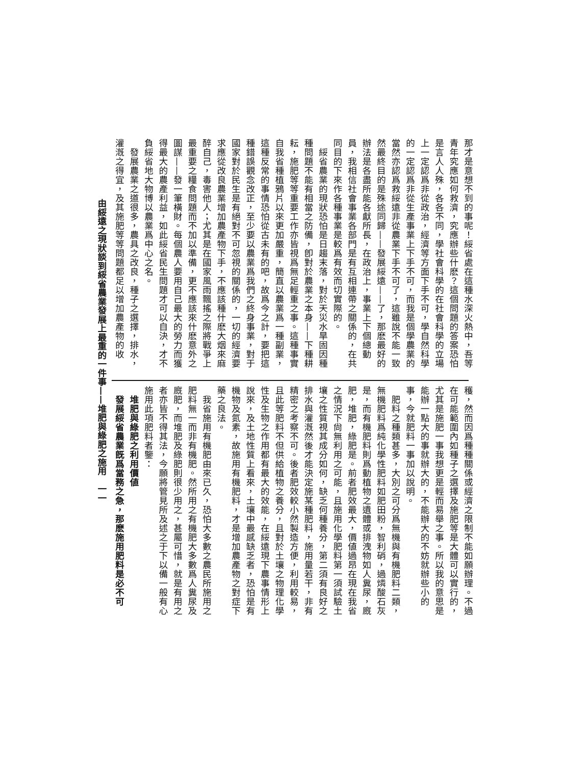那才是意想不到的事呢！綏省處在這種水深火熱中，吾等青年究應如何救濟，究應辦些什麽？這個問題的答案恐怕是言人人殊，各各不同，學社會科學的在社會科學的立場上一定認爲非從政治，經濟等方面下手不可，學自然科學的一定認爲非從生產事業上下手不可，而我是個學農業的當然亦認爲救綏遠非從農業下手不可了，這雖說不能一致然最終目的是殊途同歸——發展綏遠——了，那麽最好的辦法是各盡所能各獻所長，在政治上，事業上下個總動員，我相信社會事業各部門是有互相連帶之關係的，在共同目的下來作各種事業是較爲有效而切實際的。
　綏省農業的現狀恐怕是日趨末落，對於天災水旱固因種種問題不能有相當之防備，卽對於農業之本身——下種耕耘，施肥等等重要工作亦皆視爲無足輕重之事。這種事實自我省種植鴉片以來更加嚴重，簡直以農業爲一種副業，這種反常的事情恐怕從古未有的吧，故爲今之計，要把這種錯誤觀念改正，至少要以農業爲我們之終身事業，對于國家對於民生是有絕對不可忽視的關係的，一切的經濟要求應從改良農業增加農產物下手，不應該種什麽大烟來麻醉自己，毒害他人；尤其是在國家風雨飄搖之際將戰爭上最重要之糧食問題而不加以準備，更不應該來什麽意外之圖謀——發一筆橫財。每個農人要用自己最大的勞力而獲得最大的農產利益，如此綏省民生問題才可以自決，才不負綏省地大物博以農業爲中心之名。
　發展農業之道很多，農具之改良，種子之選擇，排水，灌漑之得宜，及其施肥等等問題都足以增加農產物的收
穫，然而因爲種種關係或經濟之限制不能如願辦理。不過在可能範圍內如種子之選擇及施肥等是大體可以實行的，尤其是施肥一事我想更是輕而易舉之事。所以我的意思是能辦一點大的事就辦大的，不能辦大的不妨就辦些小的事，今就肥料一事加以說明。
　肥料之種類甚多，大別之可分爲無機與有機肥料二類，無機肥料爲純化學性肥料如肥田粉，智利硝，過燐酸石灰是，而有機肥料則爲動植物之遺體或排洩物如人糞尿，廐肥，堆肥，綠肥是。前者肥效最大，價値過昂在現在我省之情況下尙無利用之可能，且施用化學肥料第一須試驗土壤之性質視其成分如何，缺乏何種養分，第二須有良好之排水與灌漑然後才能決定施某種肥料，施用量若干，非有精密之考察不可。後者肥效較小然製造方便，利用較易，且此等肥料不但供給植物之養分，且對於土壤之物理化學性及生物之作用都有最大的效能，在綏遠現下農事情形上說來，及土地性質上看來，土壤中最感缺乏者，恐怕是有機物及氮素，故施用有機肥料，才是增加農產物之對症下藥之良法。
　我省施用有機肥由來已久，恐怕大多數之農民所施用之肥料無一而非有機肥。然所用之有機肥大多數爲人糞尿及廐肥，而堆肥及綠肥則很少用之，甚屬可惜，就是有用之者亦皆不得其法，今願將管見所及述之于下以備一般有心施用此項肥料者鑒：
　堆肥與綠肥之利用價値
　發展綏省農業旣爲當務之急，那麽施用肥料是必不可
由綏遠之現狀談到綏省農業發展上最重的一件事——堆肥與綠肥之施用　一一